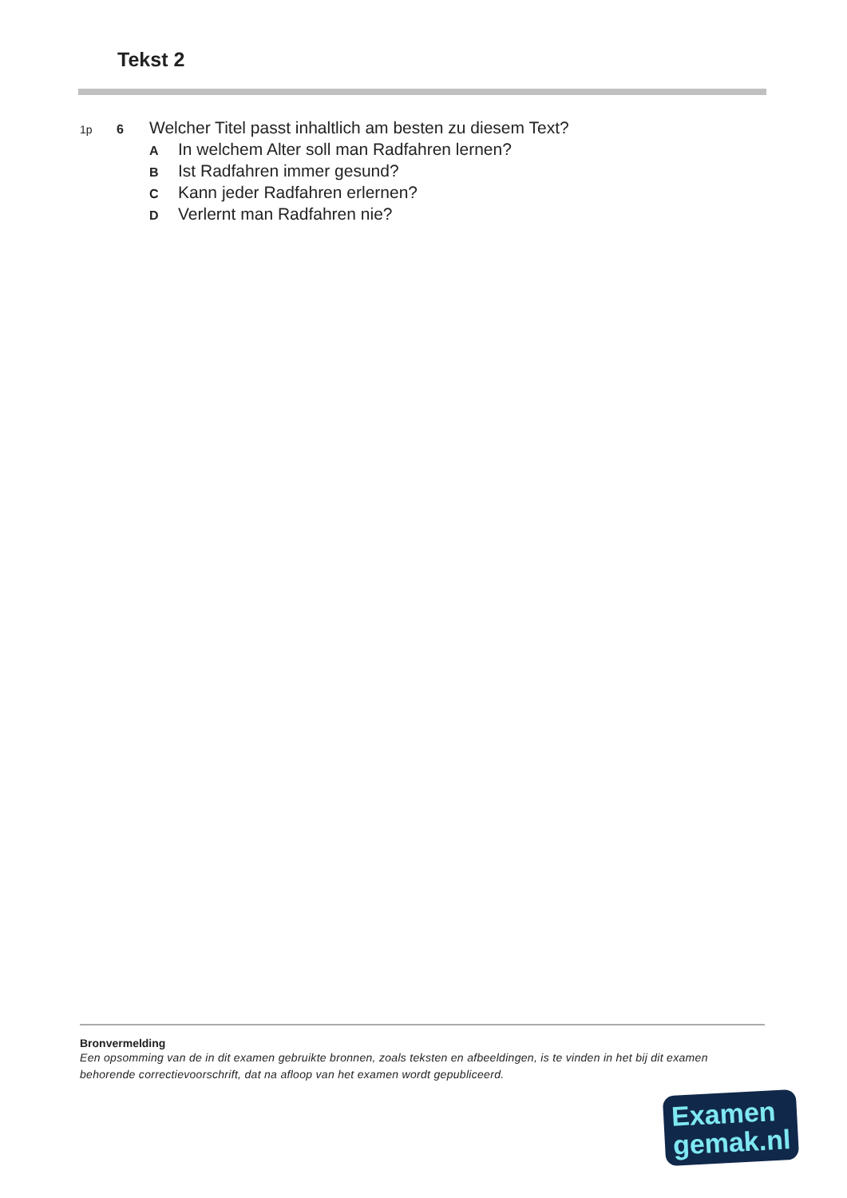Tekst 2
1p 6 Welcher Titel passt inhaltlich am besten zu diesem Text?
A In welchem Alter soll man Radfahren lernen?
B Ist Radfahren immer gesund?
C Kann jeder Radfahren erlernen?
D Verlernt man Radfahren nie?
Bronvermelding
Een opsomming van de in dit examen gebruikte bronnen, zoals teksten en afbeeldingen, is te vinden in het bij dit examen behorende correctievoorschrift, dat na afloop van het examen wordt gepubliceerd.
Examen
gemak.nl